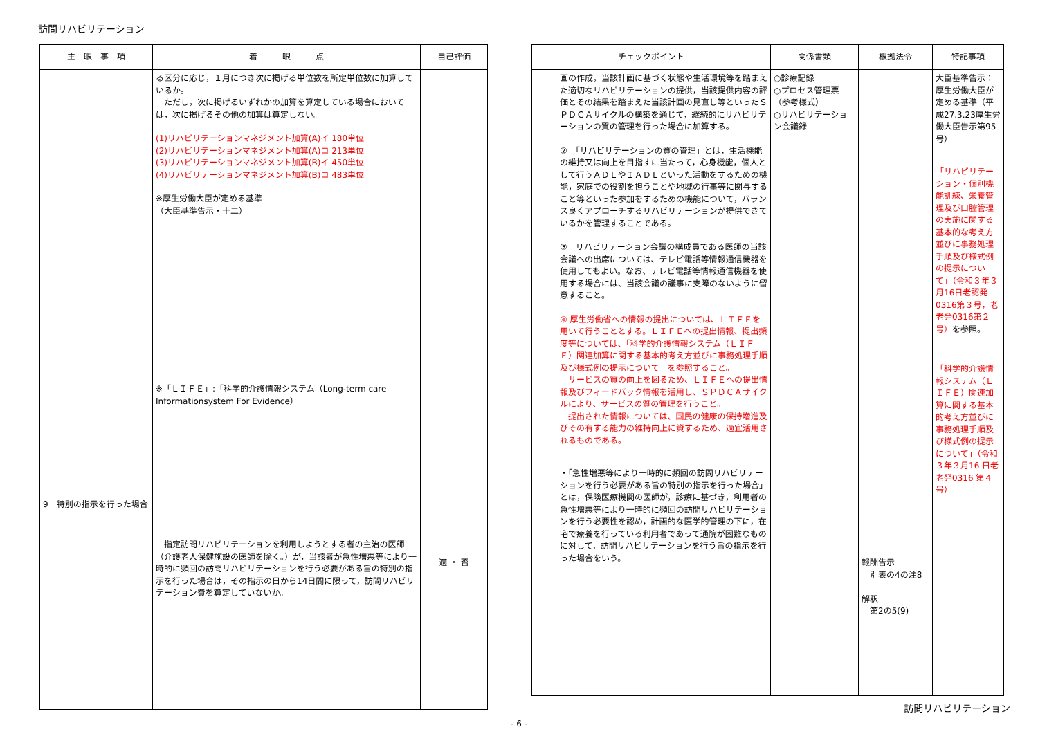訪問リハビリテーション
| 主 眼 事 項 | 着 眼 点 | 自己評価 |
| --- | --- | --- |
| 9 特別の指示を行った場合 | る区分に応じ，１月につき次に掲げる単位数を所定単位数に加算しているか。 ただし，次に掲げるいずれかの加算を算定している場合においては，次に掲げるその他の加算は算定しない。 (1)リハビリテーションマネジメント加算(A)イ 180単位 (2)リハビリテーションマネジメント加算(A)ロ 213単位 (3)リハビリテーションマネジメント加算(B)イ 450単位 (4)リハビリテーションマネジメント加算(B)ロ 483単位 ※厚生労働大臣が定める基準 （大臣基準告示・十二） ※「ＬＩＦＥ」:「科学的介護情報システム（Long-term care Informationsystem For Evidence） 指定訪問リハビリテーションを利用しようとする者の主治の医師（介護老人保健施設の医師を除く。）が，当該者が急性増悪等により一時的に頻回の訪問リハビリテーションを行う必要がある旨の特別の指示を行った場合は，その指示の日から14日間に限って，訪問リハビリテーション費を算定していないか。 | 適 ・ 否 |
| チェックポイント | 関係書類 | 根拠法令 | 特記事項 |
| --- | --- | --- | --- |
| 画の作成，当該計画に基づく状態や生活環境等を踏まえた適切なリハビリテーションの提供，当該提供内容の評価とその結果を踏まえた当該計画の見直し等といったＳＰＤＣＡサイクルの構築を通じて，継続的にリハビリテーションの質の管理を行った場合に加算する。 ② 「リハビリテーションの質の管理」とは，生活機能の維持又は向上を目指すに当たって，心身機能，個人として行うＡＤＬやＩＡＤＬといった活動をするための機能，家庭での役割を担うことや地域の行事等に関与すること等といった参加をするための機能について，バランス良くアプローチするリハビリテーションが提供できているかを管理することである。 ③ リハビリテーション会議の構成員である医師の当該会議への出席については、テレビ電話等情報通信機器を使用してもよい。なお、テレビ電話等情報通信機器を使用する場合には、当該会議の議事に支障のないように留意すること。 ④ 厚生労働省への情報の提出については、ＬＩＦＥを用いて行うこととする。ＬＩＦＥへの提出情報、提出頻度等については、「科学的介護情報システム（ＬＩＦＥ）関連加算に関する基本的考え方並びに事務処理手順及び様式例の提示について」を参照すること。 サービスの質の向上を図るため、ＬＩＦＥへの提出情報及びフィードバック情報を活用し、ＳＰＤＣＡサイクルにより、サービスの質の管理を行うこと。 提出された情報については、国民の健康の保持増進及びその有する能力の維持向上に資するため、適宜活用されるものである。 ・「急性増悪等により一時的に頻回の訪問リハビリテーションを行う必要がある旨の特別の指示を行った場合」とは，保険医療機関の医師が，診療に基づき，利用者の急性増悪等により一時的に頻回の訪問リハビリテーションを行う必要性を認め，計画的な医学的管理の下に，在宅で療養を行っている利用者であって通院が困難なものに対して，訪問リハビリテーションを行う旨の指示を行った場合をいう。 | ○診療記録 ○プロセス管理票（参考様式） ○リハビリテーション会議録 | 報酬告示 別表の4の注8 解釈 第2の5(9) | 大臣基準告示：厚生労働大臣が定める基準（平成27.3.23厚生労働大臣告示第95号） 「リハビリテーション・個別機能訓練、栄養管理及び口腔管理の実施に関する基本的な考え方並びに事務処理手順及び様式例の提示について」（令和３年３月16日老認発0316第３号，老老発0316第２号） を参照。 「科学的介護情報システム（ＬＩＦＥ）関連加算に関する基本的考え方並びに事務処理手順及び様式例の提示について」（令和３年３月16 日老老発0316 第４号） |
訪問リハビリテーション
- 6 -